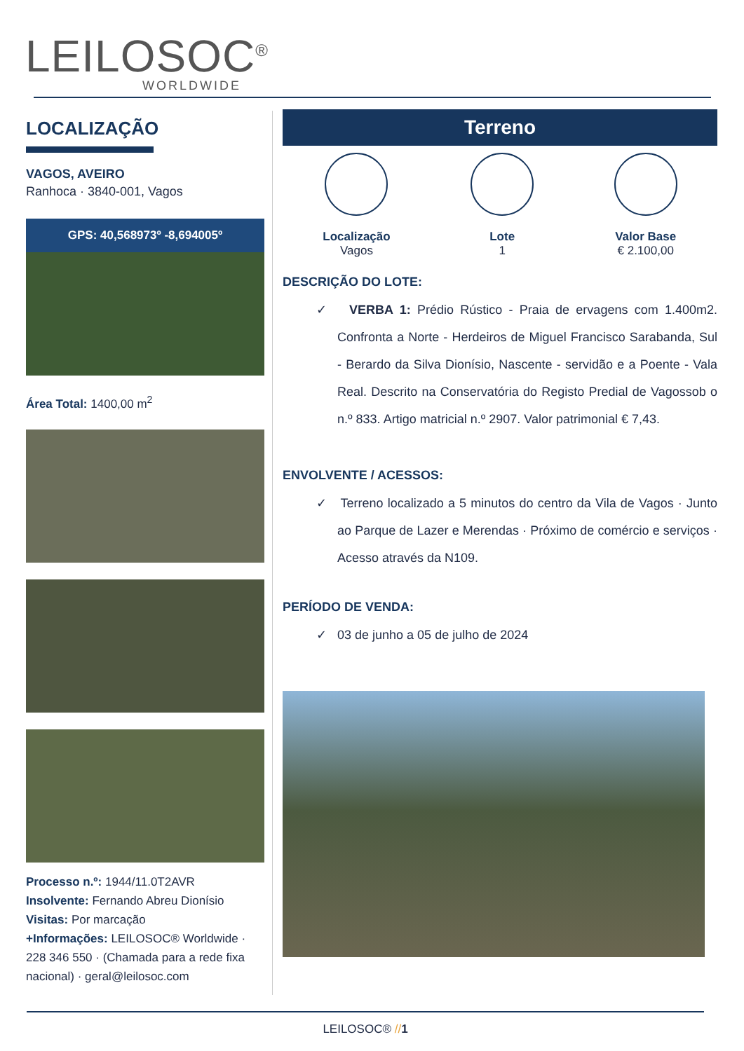LEILOSOC<sup>®</sup>
WORLDWIDE
LOCALIZAÇÃO
VAGOS, AVEIRO
Ranhoca · 3840-001, Vagos
GPS: 40,568973º -8,694005º
Área Total: 1400,00 m<sup>2</sup>
Processo n.º: 1944/11.0T2AVR
Insolvente: Fernando Abreu Dionísio
Visitas: Por marcação
+Informações: LEILOSOC® Worldwide · 228 346 550 · (Chamada para a rede fixa nacional) · geral@leilosoc.com
Terreno
Localização
Vagos
Lote
1
Valor Base
€ 2.100,00
DESCRIÇÃO DO LOTE:
✓ VERBA 1: Prédio Rústico - Praia de ervagens com 1.400m2. Confronta a Norte - Herdeiros de Miguel Francisco Sarabanda, Sul - Berardo da Silva Dionísio, Nascente - servidão e a Poente - Vala Real. Descrito na Conservatória do Registo Predial de Vagossob o n.º 833. Artigo matricial n.º 2907. Valor patrimonial € 7,43.
ENVOLVENTE / ACESSOS:
✓ Terreno localizado a 5 minutos do centro da Vila de Vagos · Junto ao Parque de Lazer e Merendas · Próximo de comércio e serviços · Acesso através da N109.
PERÍODO DE VENDA:
✓ 03 de junho a 05 de julho de 2024
LEILOSOC® //1